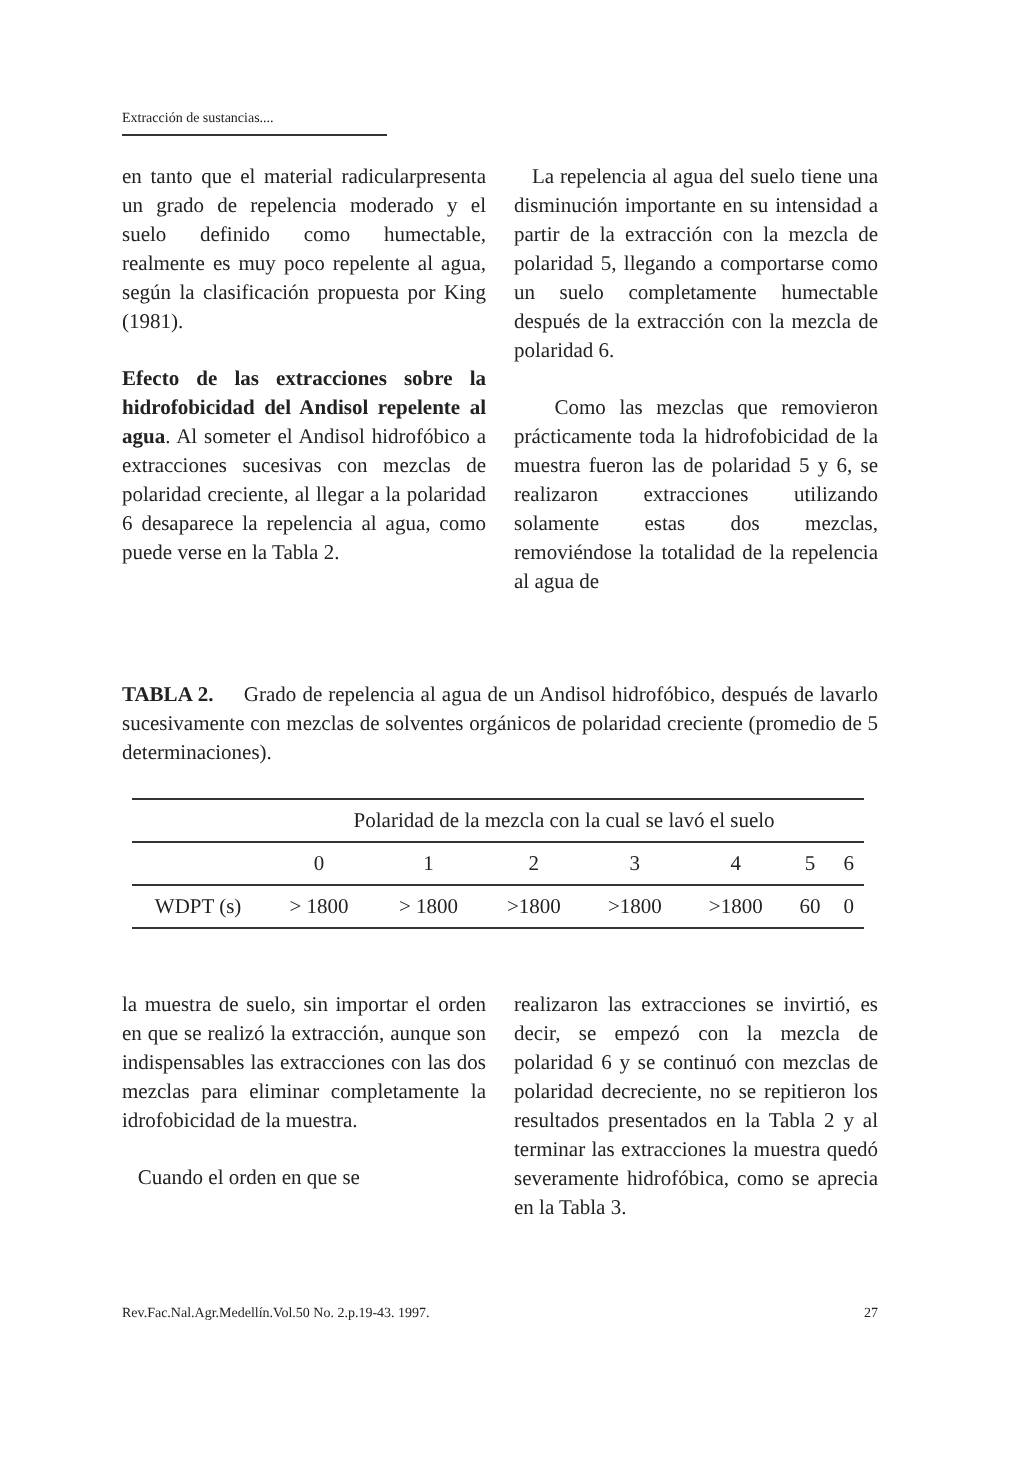Extracción de sustancias....
en tanto que el material radicularpresenta un grado de repelencia moderado y el suelo definido como humectable, realmente es muy poco repelente al agua, según la clasificación propuesta por King (1981).
Efecto de las extracciones sobre la hidrofobicidad del Andisol repelente al agua. Al someter el Andisol hidrofóbico a extracciones sucesivas con mezclas de polaridad creciente, al llegar a la polaridad 6 desaparece la repelencia al agua, como puede verse en la Tabla 2.
La repelencia al agua del suelo tiene una disminución importante en su intensidad a partir de la extracción con la mezcla de polaridad 5, llegando a comportarse como un suelo completamente humectable después de la extracción con la mezcla de polaridad 6.
Como las mezclas que removieron prácticamente toda la hidrofobicidad de la muestra fueron las de polaridad 5 y 6, se realizaron extracciones utilizando solamente estas dos mezclas, removiéndose la totalidad de la repelencia al agua de
TABLA 2. Grado de repelencia al agua de un Andisol hidrofóbico, después de lavarlo sucesivamente con mezclas de solventes orgánicos de polaridad creciente (promedio de 5 determinaciones).
| | Polaridad de la mezcla con la cual se lavó el suelo | | | | | | |
| --- | --- | --- | --- | --- | --- | --- | --- |
| | 0 | 1 | 2 | 3 | 4 | 5 | 6 |
| WDPT (s) | > 1800 | > 1800 | >1800 | >1800 | >1800 | 60 | 0 |
la muestra de suelo, sin importar el orden en que se realizó la extracción, aunque son indispensables las extracciones con las dos mezclas para eliminar completamente la idrofobicidad de la muestra.
Cuando el orden en que se
realizaron las extracciones se invirtió, es decir, se empezó con la mezcla de polaridad 6 y se continuó con mezclas de polaridad decreciente, no se repitieron los resultados presentados en la Tabla 2 y al terminar las extracciones la muestra quedó severamente hidrofóbica, como se aprecia en la Tabla 3.
Rev.Fac.Nal.Agr.Medellín.Vol.50 No. 2.p.19-43. 1997. 27